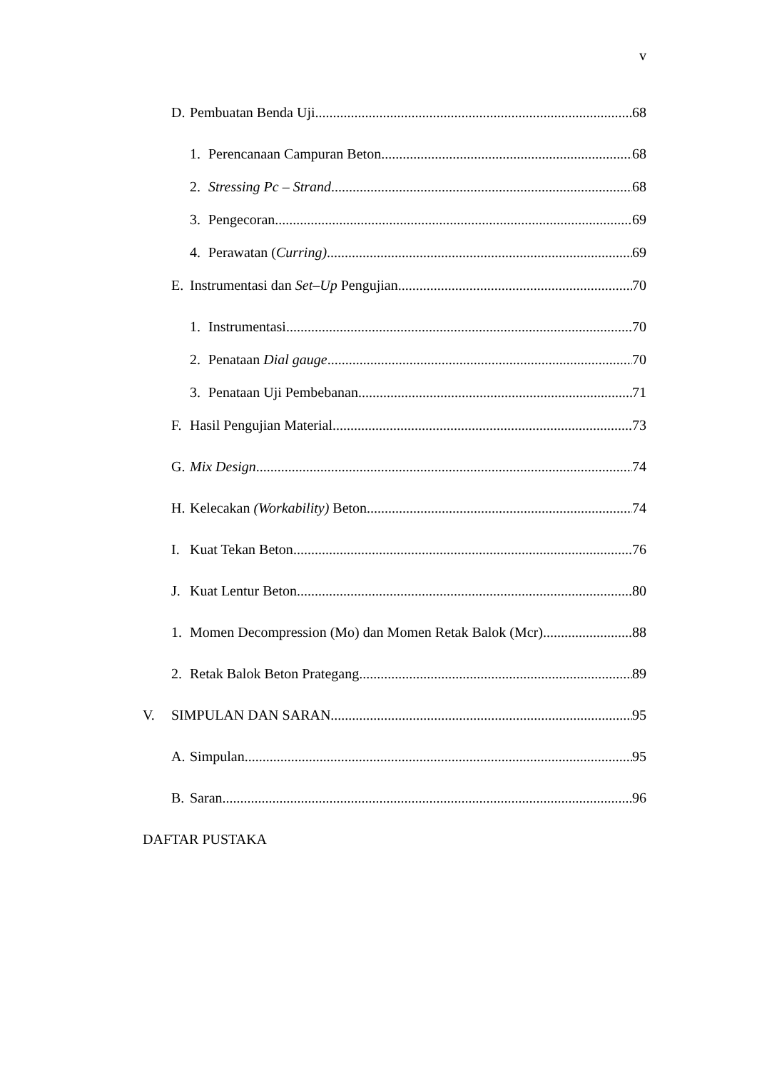v
D. Pembuatan Benda Uji 68
1. Perencanaan Campuran Beton 68
2. Stressing Pc – Strand 68
3. Pengecoran 69
4. Perawatan (Curring) 69
E. Instrumentasi dan Set–Up Pengujian 70
1. Instrumentasi 70
2. Penataan Dial gauge 70
3. Penataan Uji Pembebanan 71
F. Hasil Pengujian Material 73
G. Mix Design 74
H. Kelecakan (Workability) Beton 74
I. Kuat Tekan Beton 76
J. Kuat Lentur Beton 80
1. Momen Decompression (Mo) dan Momen Retak Balok (Mcr) 88
2. Retak Balok Beton Prategang 89
V. SIMPULAN DAN SARAN 95
A. Simpulan 95
B. Saran 96
DAFTAR PUSTAKA